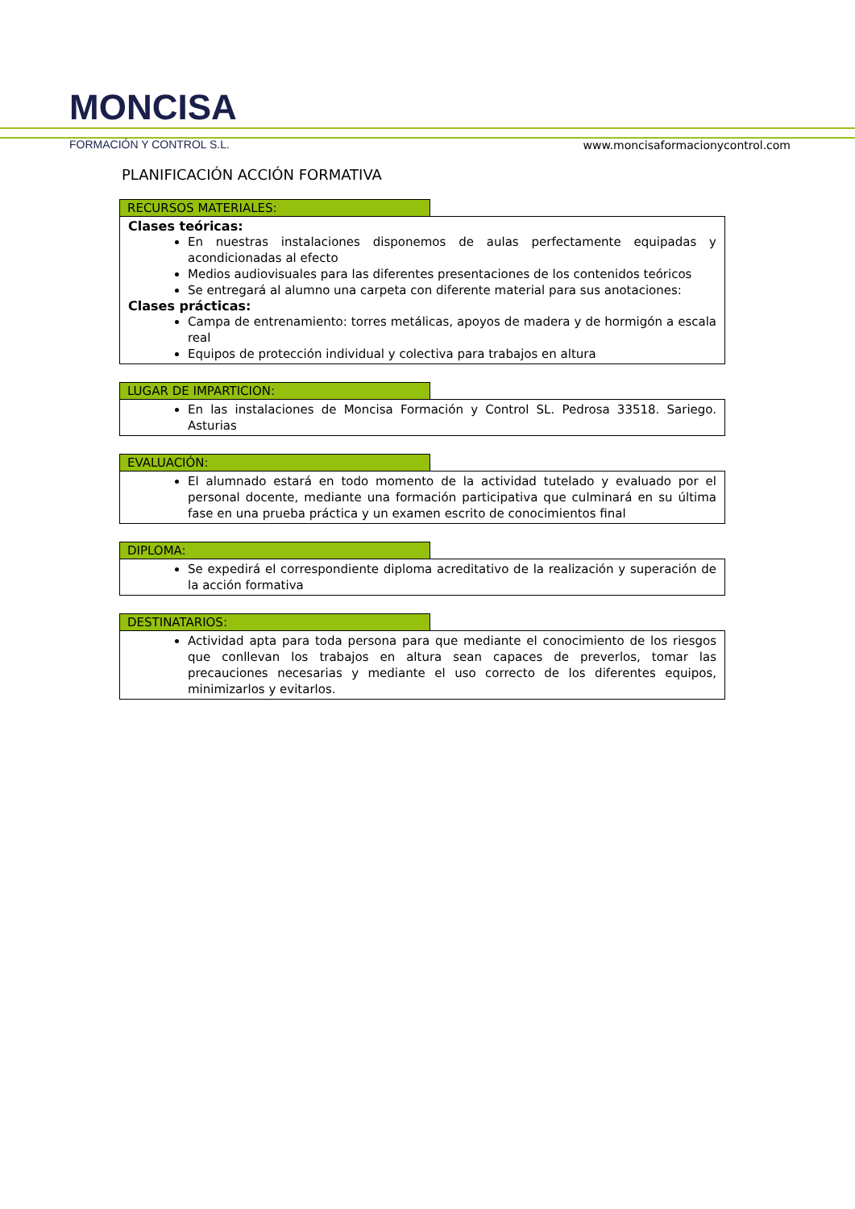MONCISA
FORMACIÓN Y CONTROL S.L.
www.moncisaformacionycontrol.com
PLANIFICACIÓN ACCIÓN FORMATIVA
RECURSOS MATERIALES:
Clases teóricas:
En nuestras instalaciones disponemos de aulas perfectamente equipadas y acondicionadas al efecto
Medios audiovisuales para las diferentes presentaciones de los contenidos teóricos
Se entregará al alumno una carpeta con diferente material para sus anotaciones:
Clases prácticas:
Campa de entrenamiento: torres metálicas, apoyos de madera y de hormigón a escala real
Equipos de protección individual y colectiva para trabajos en altura
LUGAR DE IMPARTICION:
En las instalaciones de Moncisa Formación y Control SL. Pedrosa 33518. Sariego. Asturias
EVALUACIÓN:
El alumnado estará en todo momento de la actividad tutelado y evaluado por el personal docente, mediante una formación participativa que culminará en su última fase en una prueba práctica y un examen escrito de conocimientos final
DIPLOMA:
Se expedirá el correspondiente diploma acreditativo de la realización y superación de la acción formativa
DESTINATARIOS:
Actividad apta para toda persona para que mediante el conocimiento de los riesgos que conllevan los trabajos en altura sean capaces de preverlos, tomar las precauciones necesarias y mediante el uso correcto de los diferentes equipos, minimizarlos y evitarlos.